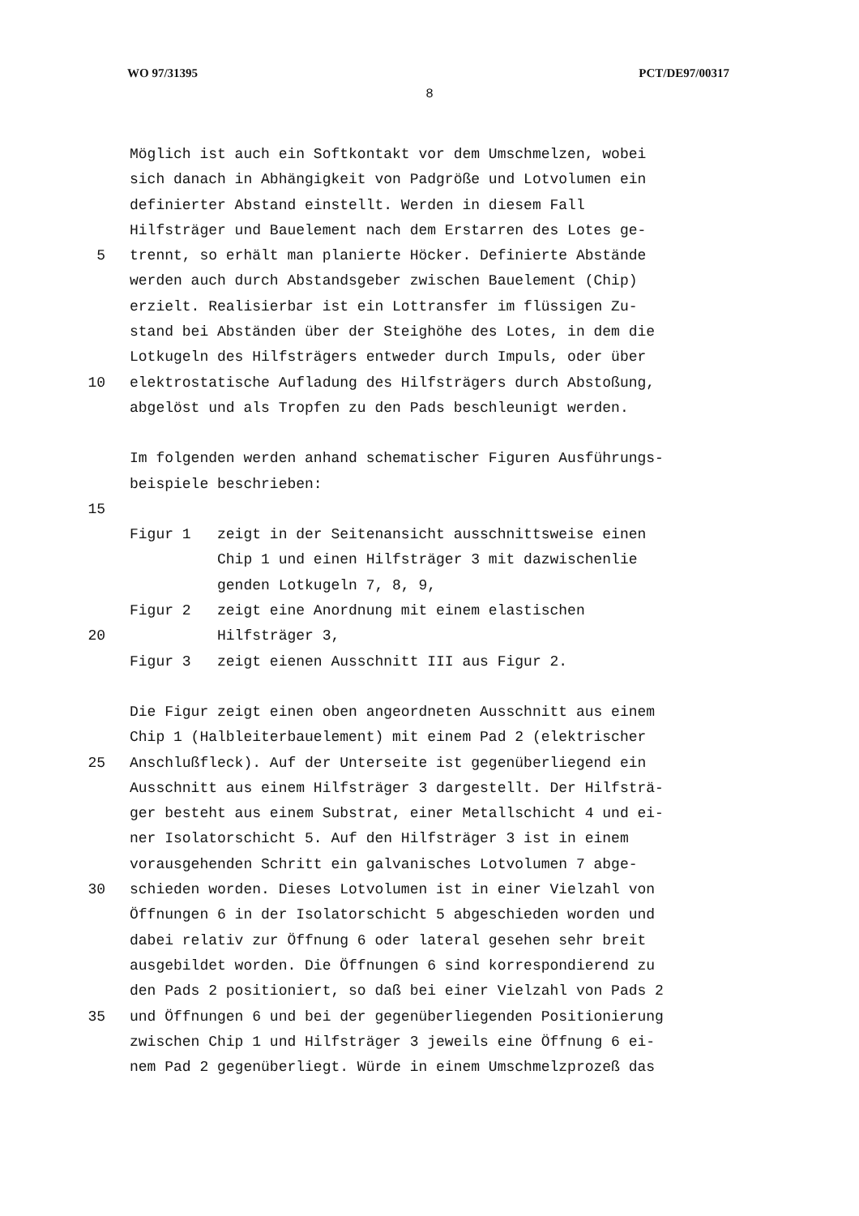WO 97/31395 PCT/DE97/00317
8
Möglich ist auch ein Softkontakt vor dem Umschmelzen, wobei
sich danach in Abhängigkeit von Padgröße und Lotvolumen ein
definierter Abstand einstellt. Werden in diesem Fall
Hilfsträger und Bauelement nach dem Erstarren des Lotes ge-
5 trennt, so erhält man planierte Höcker. Definierte Abstände
werden auch durch Abstandsgeber zwischen Bauelement (Chip)
erzielt. Realisierbar ist ein Lottransfer im flüssigen Zu-
stand bei Abständen über der Steighöhe des Lotes, in dem die
Lotkugeln des Hilfsträgers entweder durch Impuls, oder über
10 elektrostatische Aufladung des Hilfsträgers durch Abstoßung,
abgelöst und als Tropfen zu den Pads beschleunigt werden.
Im folgenden werden anhand schematischer Figuren Ausführungs-
beispiele beschrieben:
15
Figur 1 zeigt in der Seitenansicht ausschnittsweise einen
Chip 1 und einen Hilfsträger 3 mit dazwischenlie
genden Lotkugeln 7, 8, 9,
Figur 2 zeigt eine Anordnung mit einem elastischen
20 Hilfsträger 3,
Figur 3 zeigt eienen Ausschnitt III aus Figur 2.
Die Figur zeigt einen oben angeordneten Ausschnitt aus einem
Chip 1 (Halbleiterbauelement) mit einem Pad 2 (elektrischer
25 Anschlußfleck). Auf der Unterseite ist gegenüberliegend ein
Ausschnitt aus einem Hilfsträger 3 dargestellt. Der Hilfsträ-
ger besteht aus einem Substrat, einer Metallschicht 4 und ei-
ner Isolatorschicht 5. Auf den Hilfsträger 3 ist in einem
vorausgehenden Schritt ein galvanisches Lotvolumen 7 abge-
30 schieden worden. Dieses Lotvolumen ist in einer Vielzahl von
Öffnungen 6 in der Isolatorschicht 5 abgeschieden worden und
dabei relativ zur Öffnung 6 oder lateral gesehen sehr breit
ausgebildet worden. Die Öffnungen 6 sind korrespondierend zu
den Pads 2 positioniert, so daß bei einer Vielzahl von Pads 2
35 und Öffnungen 6 und bei der gegenüberliegenden Positionierung
zwischen Chip 1 und Hilfsträger 3 jeweils eine Öffnung 6 ei-
nem Pad 2 gegenüberliegt. Würde in einem Umschmelzprozeß das